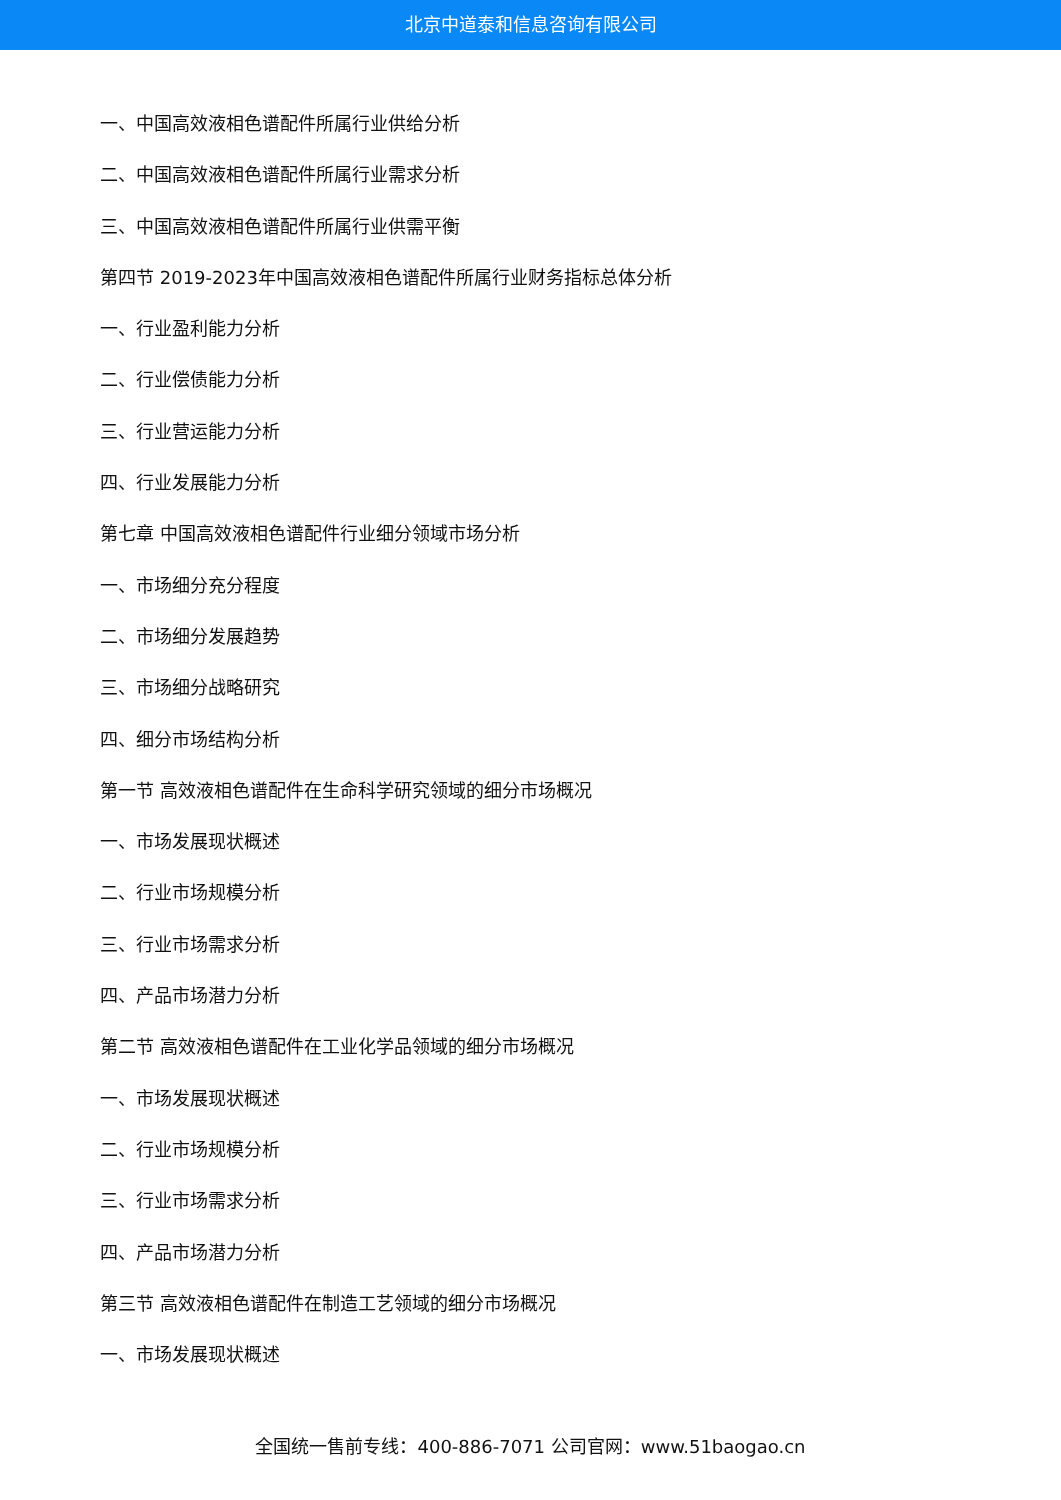北京中道泰和信息咨询有限公司
一、中国高效液相色谱配件所属行业供给分析
二、中国高效液相色谱配件所属行业需求分析
三、中国高效液相色谱配件所属行业供需平衡
第四节 2019-2023年中国高效液相色谱配件所属行业财务指标总体分析
一、行业盈利能力分析
二、行业偿债能力分析
三、行业营运能力分析
四、行业发展能力分析
第七章 中国高效液相色谱配件行业细分领域市场分析
一、市场细分充分程度
二、市场细分发展趋势
三、市场细分战略研究
四、细分市场结构分析
第一节 高效液相色谱配件在生命科学研究领域的细分市场概况
一、市场发展现状概述
二、行业市场规模分析
三、行业市场需求分析
四、产品市场潜力分析
第二节 高效液相色谱配件在工业化学品领域的细分市场概况
一、市场发展现状概述
二、行业市场规模分析
三、行业市场需求分析
四、产品市场潜力分析
第三节 高效液相色谱配件在制造工艺领域的细分市场概况
一、市场发展现状概述
全国统一售前专线：400-886-7071 公司官网：www.51baogao.cn